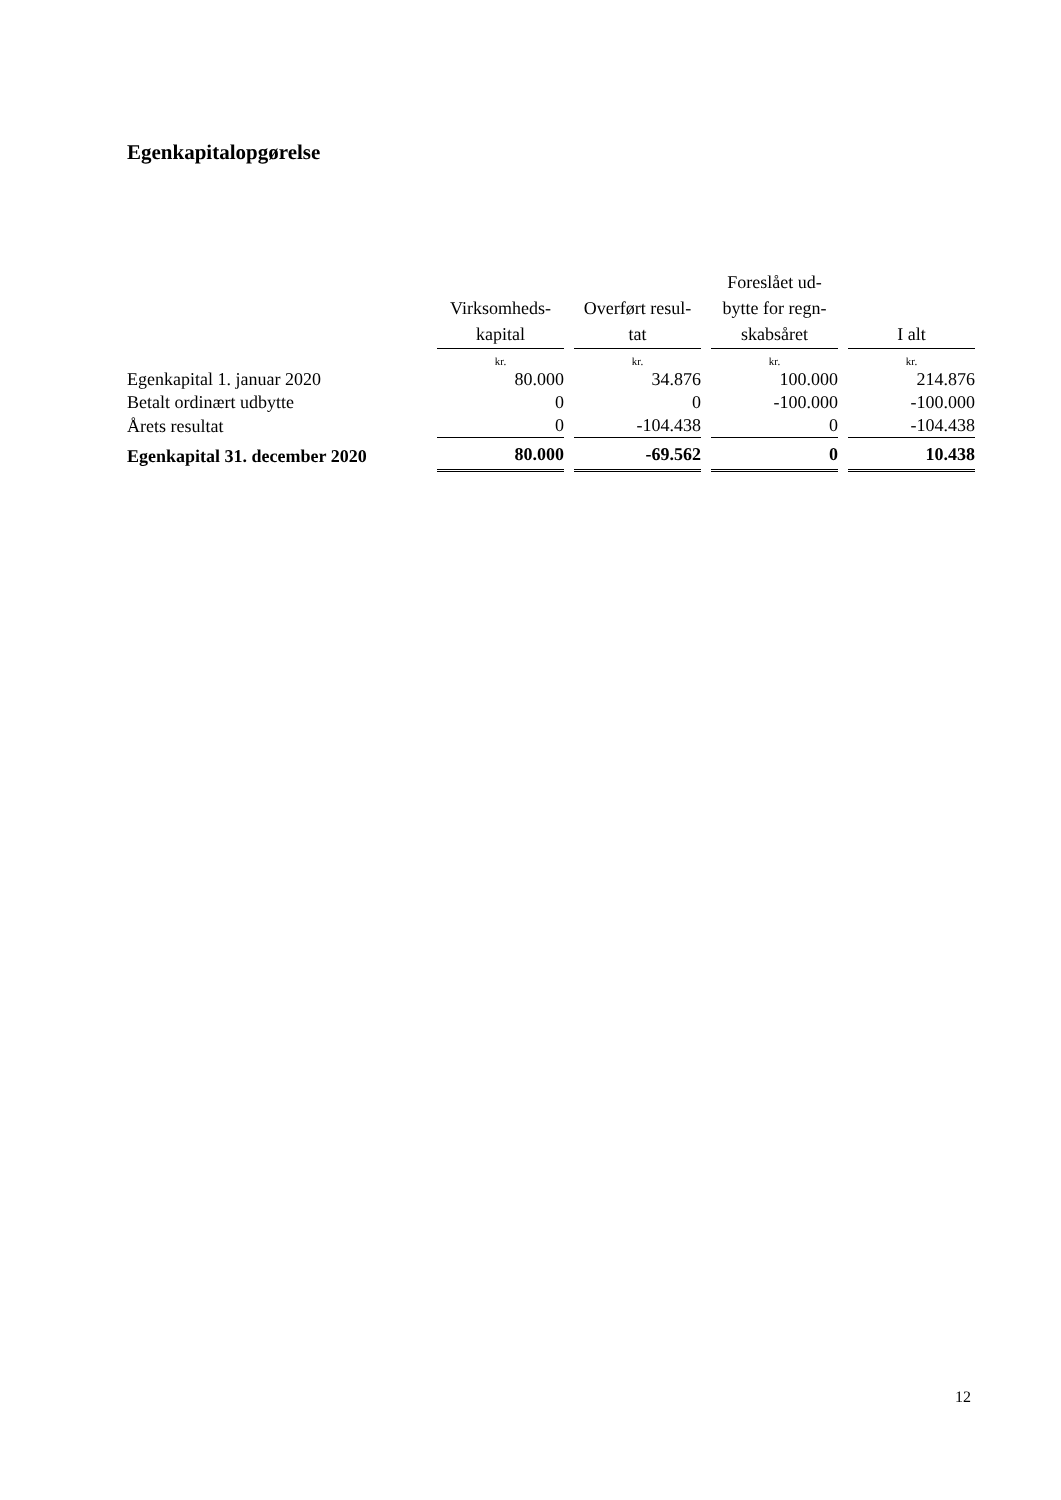Egenkapitalopgørelse
| | Virksomheds- kapital | Overført resul- tat | Foreslået ud- bytte for regn- skabsåret | I alt |
| --- | --- | --- | --- | --- |
| | kr. | kr. | kr. | kr. |
| Egenkapital 1. januar 2020 | 80.000 | 34.876 | 100.000 | 214.876 |
| Betalt ordinært udbytte | 0 | 0 | -100.000 | -100.000 |
| Årets resultat | 0 | -104.438 | 0 | -104.438 |
| Egenkapital 31. december 2020 | 80.000 | -69.562 | 0 | 10.438 |
12